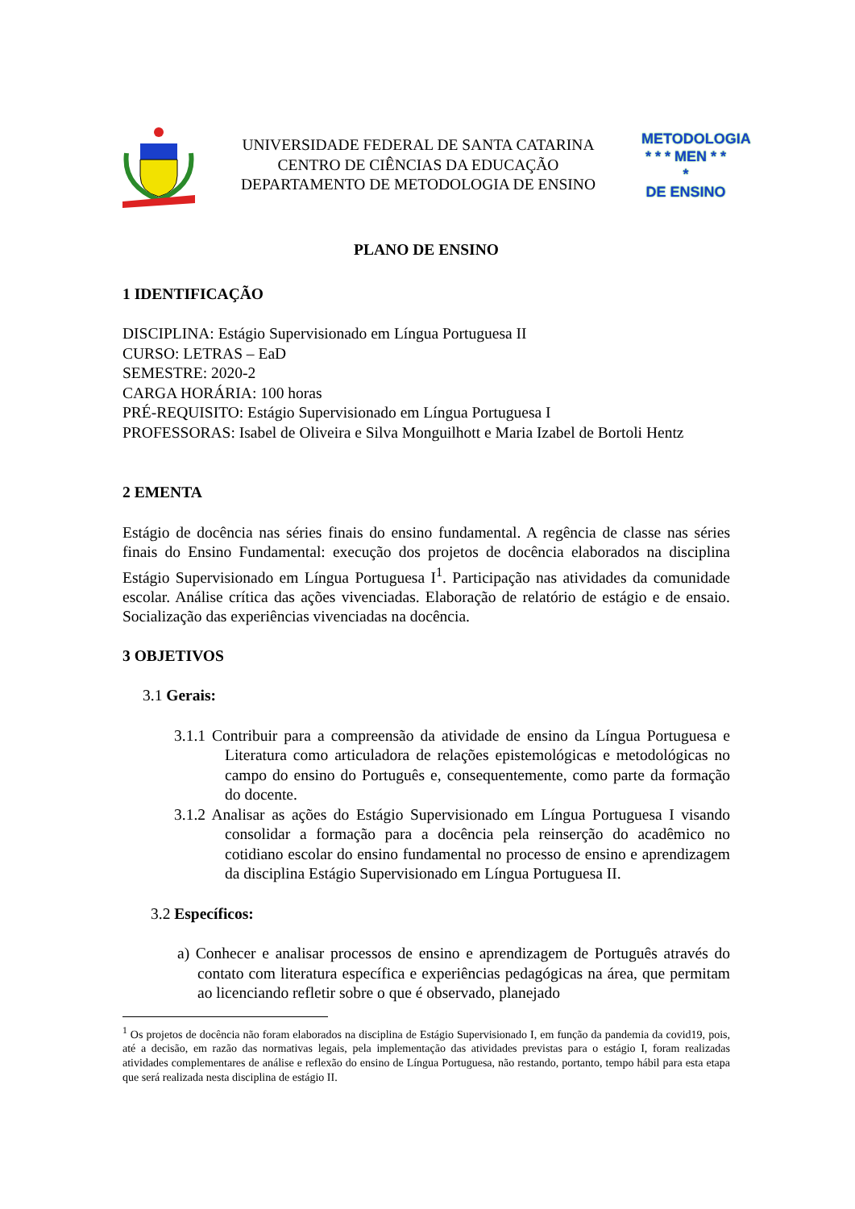UNIVERSIDADE FEDERAL DE SANTA CATARINA
CENTRO DE CIÊNCIAS DA EDUCAÇÃO
DEPARTAMENTO DE METODOLOGIA DE ENSINO
METODOLOGIA
* * * MEN * * *
DE ENSINO
PLANO DE ENSINO
1 IDENTIFICAÇÃO
DISCIPLINA: Estágio Supervisionado em Língua Portuguesa II
CURSO: LETRAS – EaD
SEMESTRE: 2020-2
CARGA HORÁRIA: 100 horas
PRÉ-REQUISITO: Estágio Supervisionado em Língua Portuguesa I
PROFESSORAS: Isabel de Oliveira e Silva Monguilhott e Maria Izabel de Bortoli Hentz
2 EMENTA
Estágio de docência nas séries finais do ensino fundamental. A regência de classe nas séries finais do Ensino Fundamental: execução dos projetos de docência elaborados na disciplina Estágio Supervisionado em Língua Portuguesa I<sup>1</sup>. Participação nas atividades da comunidade escolar. Análise crítica das ações vivenciadas. Elaboração de relatório de estágio e de ensaio. Socialização das experiências vivenciadas na docência.
3 OBJETIVOS
3.1 Gerais:
3.1.1 Contribuir para a compreensão da atividade de ensino da Língua Portuguesa e Literatura como articuladora de relações epistemológicas e metodológicas no campo do ensino do Português e, consequentemente, como parte da formação do docente.
3.1.2 Analisar as ações do Estágio Supervisionado em Língua Portuguesa I visando consolidar a formação para a docência pela reinserção do acadêmico no cotidiano escolar do ensino fundamental no processo de ensino e aprendizagem da disciplina Estágio Supervisionado em Língua Portuguesa II.
3.2 Específicos:
a) Conhecer e analisar processos de ensino e aprendizagem de Português através do contato com literatura específica e experiências pedagógicas na área, que permitam ao licenciando refletir sobre o que é observado, planejado
<sup>1</sup> Os projetos de docência não foram elaborados na disciplina de Estágio Supervisionado I, em função da pandemia da covid19, pois, até a decisão, em razão das normativas legais, pela implementação das atividades previstas para o estágio I, foram realizadas atividades complementares de análise e reflexão do ensino de Língua Portuguesa, não restando, portanto, tempo hábil para esta etapa que será realizada nesta disciplina de estágio II.